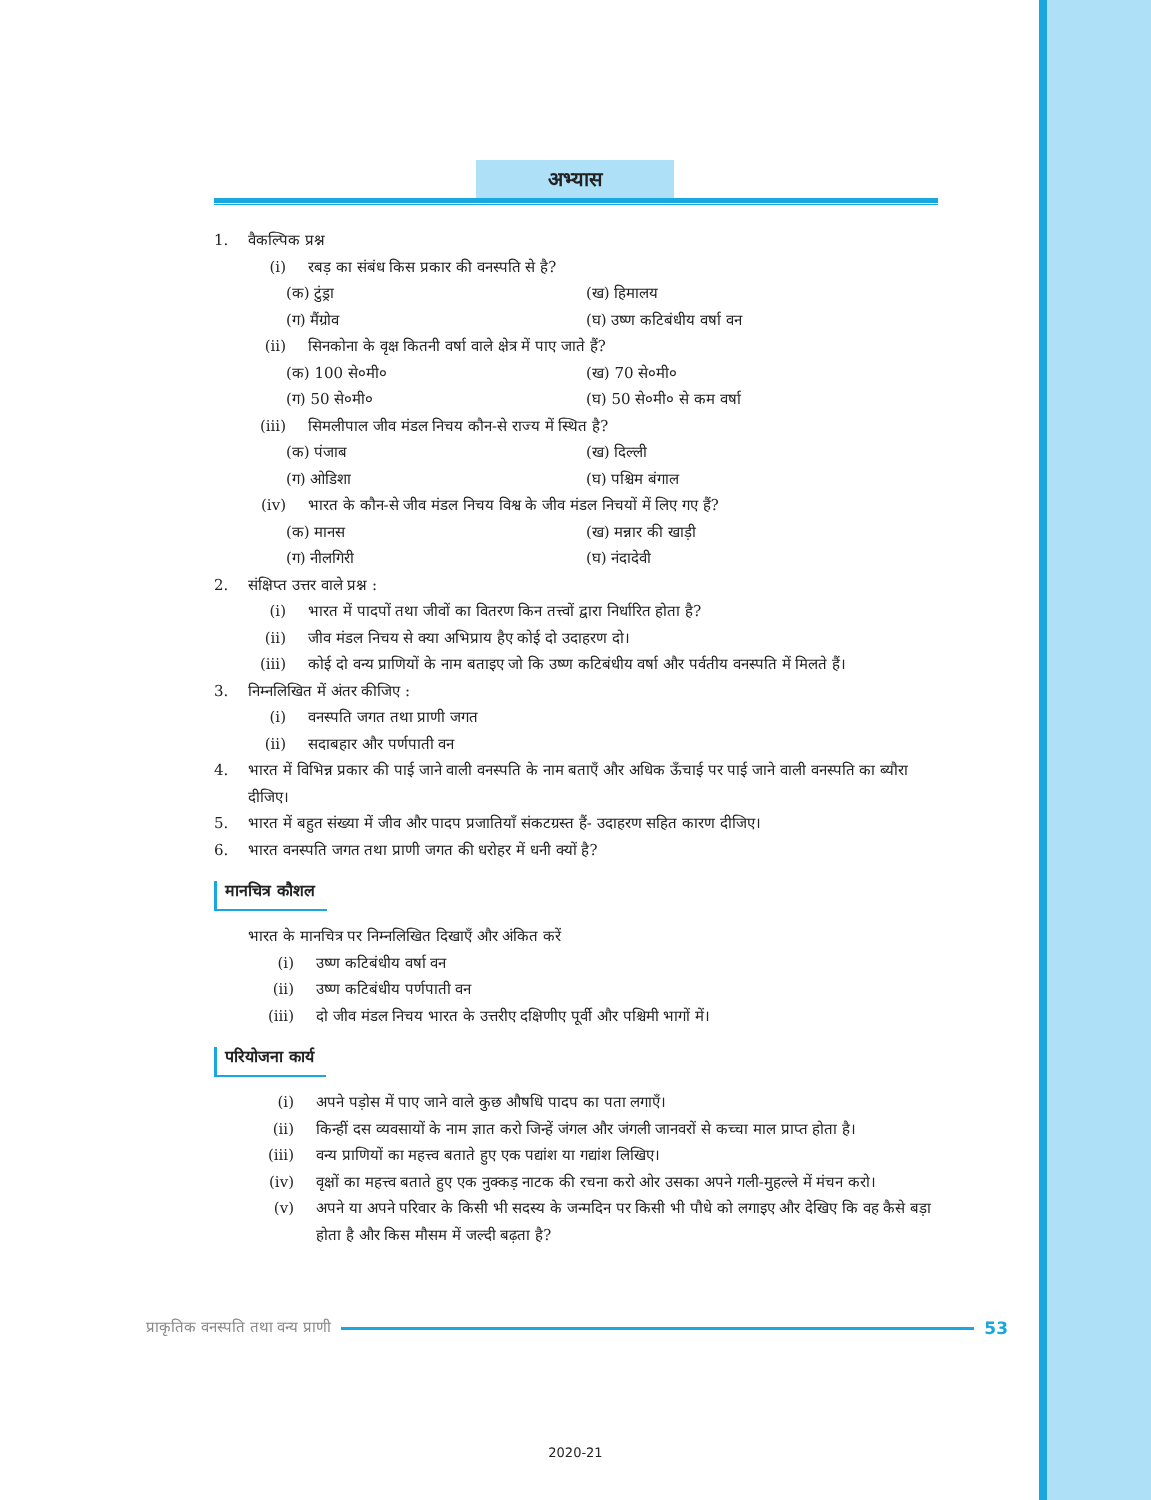अभ्यास
1. वैकल्पिक प्रश्न
(i) रबड़ का संबंध किस प्रकार की वनस्पति से है?
(क) टुंड्रा (ख) हिमालय
(ग) मैंग्रोव (घ) उष्ण कटिबंधीय वर्षा वन
(ii) सिनकोना के वृक्ष कितनी वर्षा वाले क्षेत्र में पाए जाते हैं?
(क) 100 से०मी० (ख) 70 से०मी०
(ग) 50 से०मी० (घ) 50 से०मी० से कम वर्षा
(iii) सिमलीपाल जीव मंडल निचय कौन-से राज्य में स्थित है?
(क) पंजाब (ख) दिल्ली
(ग) ओडिशा (घ) पश्चिम बंगाल
(iv) भारत के कौन-से जीव मंडल निचय विश्व के जीव मंडल निचयों में लिए गए हैं?
(क) मानस (ख) मन्नार की खाड़ी
(ग) नीलगिरी (घ) नंदादेवी
2. संक्षिप्त उत्तर वाले प्रश्न :
(i) भारत में पादपों तथा जीवों का वितरण किन तत्त्वों द्वारा निर्धारित होता है?
(ii) जीव मंडल निचय से क्या अभिप्राय हैए कोई दो उदाहरण दो।
(iii) कोई दो वन्य प्राणियों के नाम बताइए जो कि उष्ण कटिबंधीय वर्षा और पर्वतीय वनस्पति में मिलते हैं।
3. निम्नलिखित में अंतर कीजिए :
(i) वनस्पति जगत तथा प्राणी जगत
(ii) सदाबहार और पर्णपाती वन
4. भारत में विभिन्न प्रकार की पाई जाने वाली वनस्पति के नाम बताएँ और अधिक ऊँचाई पर पाई जाने वाली वनस्पति का ब्यौरा दीजिए।
5. भारत में बहुत संख्या में जीव और पादप प्रजातियाँ संकटग्रस्त हैं- उदाहरण सहित कारण दीजिए।
6. भारत वनस्पति जगत तथा प्राणी जगत की धरोहर में धनी क्यों है?
मानचित्र कौशल
भारत के मानचित्र पर निम्नलिखित दिखाएँ और अंकित करें
(i) उष्ण कटिबंधीय वर्षा वन
(ii) उष्ण कटिबंधीय पर्णपाती वन
(iii) दो जीव मंडल निचय भारत के उत्तरीए दक्षिणीए पूर्वी और पश्चिमी भागों में।
परियोजना कार्य
(i) अपने पड़ोस में पाए जाने वाले कुछ औषधि पादप का पता लगाएँ।
(ii) किन्हीं दस व्यवसायों के नाम ज्ञात करो जिन्हें जंगल और जंगली जानवरों से कच्चा माल प्राप्त होता है।
(iii) वन्य प्राणियों का महत्त्व बताते हुए एक पद्यांश या गद्यांश लिखिए।
(iv) वृक्षों का महत्त्व बताते हुए एक नुक्कड़ नाटक की रचना करो ओर उसका अपने गली-मुहल्ले में मंचन करो।
(v) अपने या अपने परिवार के किसी भी सदस्य के जन्मदिन पर किसी भी पौधे को लगाइए और देखिए कि वह कैसे बड़ा होता है और किस मौसम में जल्दी बढ़ता है?
प्राकृतिक वनस्पति तथा वन्य प्राणी 53
2020-21